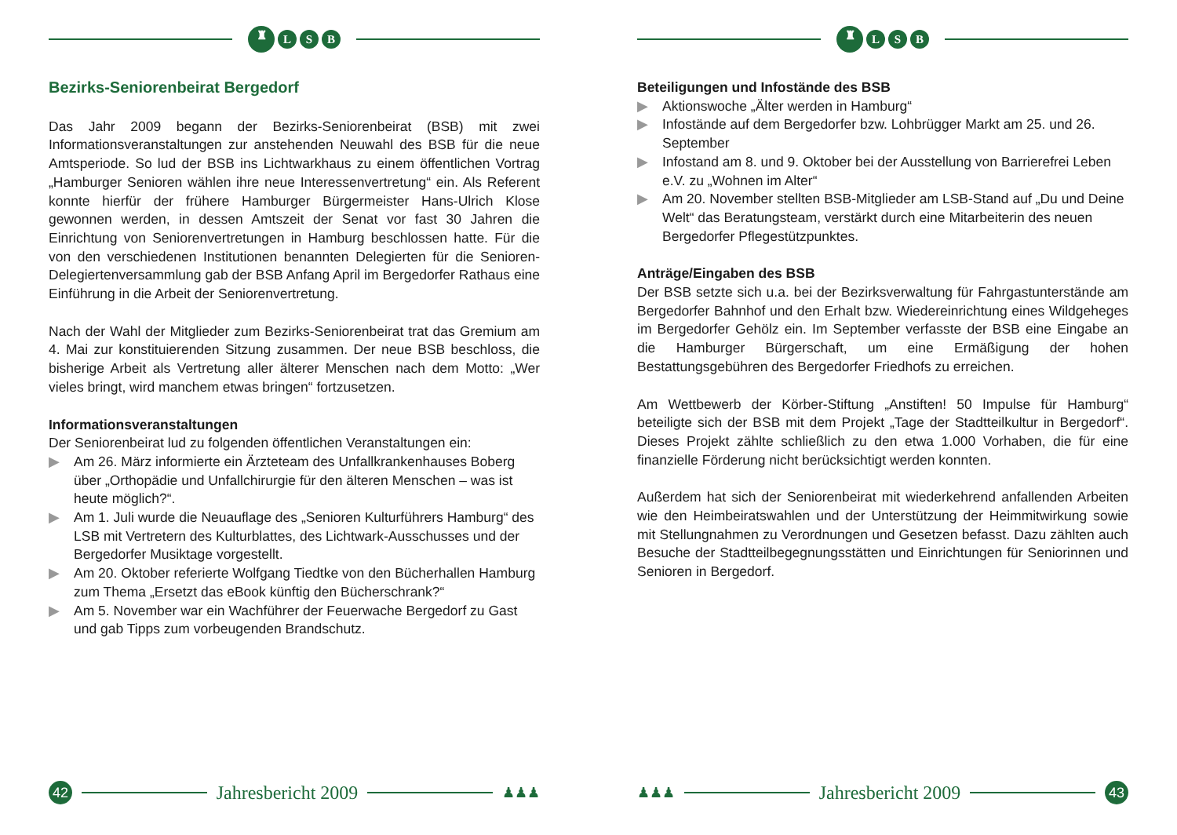♜
L S B
Bezirks-Seniorenbeirat Bergedorf
Das Jahr 2009 begann der Bezirks-Seniorenbeirat (BSB) mit zwei Informationsveranstaltungen zur anstehenden Neuwahl des BSB für die neue Amtsperiode. So lud der BSB ins Lichtwarkhaus zu einem öffentlichen Vortrag „Hamburger Senioren wählen ihre neue Interessenvertretung“ ein. Als Referent konnte hierfür der frühere Hamburger Bürgermeister Hans-Ulrich Klose gewonnen werden, in dessen Amtszeit der Senat vor fast 30 Jahren die Einrichtung von Seniorenvertretungen in Hamburg beschlossen hatte. Für die von den verschiedenen Institutionen benannten Delegierten für die Senioren-Delegiertenversammlung gab der BSB Anfang April im Bergedorfer Rathaus eine Einführung in die Arbeit der Seniorenvertretung.
Nach der Wahl der Mitglieder zum Bezirks-Seniorenbeirat trat das Gremium am 4. Mai zur konstituierenden Sitzung zusammen. Der neue BSB beschloss, die bisherige Arbeit als Vertretung aller älterer Menschen nach dem Motto: „Wer vieles bringt, wird manchem etwas bringen“ fortzusetzen.
Informationsveranstaltungen
Der Seniorenbeirat lud zu folgenden öffentlichen Veranstaltungen ein:
▶ Am 26. März informierte ein Ärzteteam des Unfallkrankenhauses Boberg über „Orthopädie und Unfallchirurgie für den älteren Menschen – was ist heute möglich?“.
▶ Am 1. Juli wurde die Neuauflage des „Senioren Kulturführers Hamburg“ des LSB mit Vertretern des Kulturblattes, des Lichtwark-Ausschusses und der Bergedorfer Musiktage vorgestellt.
▶ Am 20. Oktober referierte Wolfgang Tiedtke von den Bücherhallen Hamburg zum Thema „Ersetzt das eBook künftig den Bücherschrank?“
▶ Am 5. November war ein Wachführer der Feuerwache Bergedorf zu Gast und gab Tipps zum vorbeugenden Brandschutz.
42
Jahresbericht 2009
♟♟♟
♜
L S B
Beteiligungen und Infostände des BSB
▶ Aktionswoche „Älter werden in Hamburg“
▶ Infostände auf dem Bergedorfer bzw. Lohbrügger Markt am 25. und 26. September
▶ Infostand am 8. und 9. Oktober bei der Ausstellung von Barrierefrei Leben e.V. zu „Wohnen im Alter“
▶ Am 20. November stellten BSB-Mitglieder am LSB-Stand auf „Du und Deine Welt“ das Beratungsteam, verstärkt durch eine Mitarbeiterin des neuen Bergedorfer Pflegestützpunktes.
Anträge/Eingaben des BSB
Der BSB setzte sich u.a. bei der Bezirksverwaltung für Fahrgastunterstände am Bergedorfer Bahnhof und den Erhalt bzw. Wiedereinrichtung eines Wildgeheges im Bergedorfer Gehölz ein. Im September verfasste der BSB eine Eingabe an die Hamburger Bürgerschaft, um eine Ermäßigung der hohen Bestattungsgebühren des Bergedorfer Friedhofs zu erreichen.
Am Wettbewerb der Körber-Stiftung „Anstiften! 50 Impulse für Hamburg“ beteiligte sich der BSB mit dem Projekt „Tage der Stadtteilkultur in Bergedorf“. Dieses Projekt zählte schließlich zu den etwa 1.000 Vorhaben, die für eine finanzielle Förderung nicht berücksichtigt werden konnten.
Außerdem hat sich der Seniorenbeirat mit wiederkehrend anfallenden Arbeiten wie den Heimbeiratswahlen und der Unterstützung der Heimmitwirkung sowie mit Stellungnahmen zu Verordnungen und Gesetzen befasst. Dazu zählten auch Besuche der Stadtteilbegegnungsstätten und Einrichtungen für Seniorinnen und Senioren in Bergedorf.
♟♟♟
Jahresbericht 2009
43